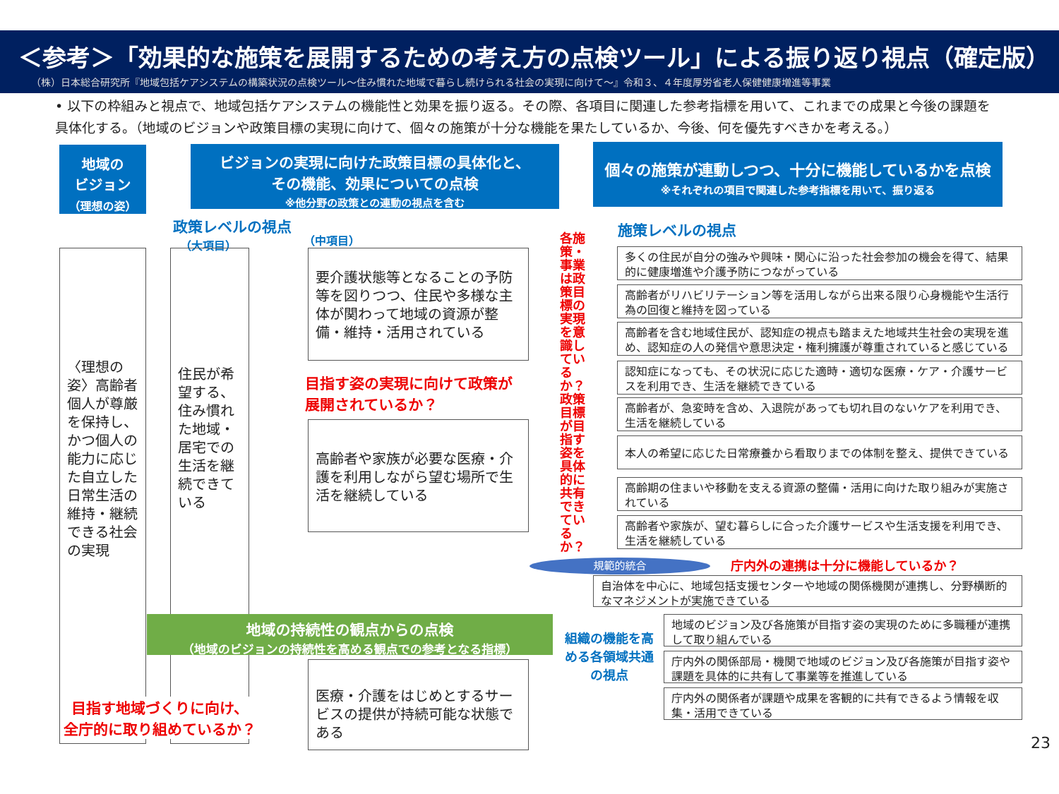＜参考＞「効果的な施策を展開するための考え方の点検ツール」による振り返り視点（確定版）
（株）日本総合研究所『地域包括ケアシステムの構築状況の点検ツール～住み慣れた地域で暮らし続けられる社会の実現に向けて～』令和３、４年度厚労省老人保健健康増進等事業
• 以下の枠組みと視点で、地域包括ケアシステムの機能性と効果を振り返る。その際、各項目に関連した参考指標を用いて、これまでの成果と今後の課題を具体化する。（地域のビジョンや政策目標の実現に向けて、個々の施策が十分な機能を果たしているか、今後、何を優先すべきかを考える。）
地域の
ビジョン
（理想の姿）
ビジョンの実現に向けた政策目標の具体化と、
その機能、効果についての点検
※他分野の政策との連動の視点を含む
個々の施策が連動しつつ、十分に機能しているかを点検
※それぞれの項目で関連した参考指標を用いて、振り返る
政策レベルの視点
（大項目）
（中項目）
施策レベルの視点
〈理想の姿〉高齢者個人が尊厳を保持し、かつ個人の能力に応じた自立した日常生活の維持・継続できる社会の実現
住民が希望する、住み慣れた地域・居宅での生活を継続できている
要介護状態等となることの予防等を図りつつ、住民や多様な主体が関わって地域の資源が整備・維持・活用されている
目指す姿の実現に向けて政策が
展開されているか？
高齢者や家族が必要な医療・介護を利用しながら望む場所で生活を継続している
各施策・事業は政策目標の実現を意識しているか？ 政策目標が目指す姿を具体的に共有できているか？
多くの住民が自分の強みや興味・関心に沿った社会参加の機会を得て、結果的に健康増進や介護予防につながっている
高齢者がリハビリテーション等を活用しながら出来る限り心身機能や生活行為の回復と維持を図っている
高齢者を含む地域住民が、認知症の視点も踏まえた地域共生社会の実現を進め、認知症の人の発信や意思決定・権利擁護が尊重されていると感じている
認知症になっても、その状況に応じた適時・適切な医療・ケア・介護サービスを利用でき、生活を継続できている
高齢者が、急変時を含め、入退院があっても切れ目のないケアを利用でき、生活を継続している
本人の希望に応じた日常療養から看取りまでの体制を整え、提供できている
高齢期の住まいや移動を支える資源の整備・活用に向けた取り組みが実施されている
高齢者や家族が、望む暮らしに合った介護サービスや生活支援を利用でき、生活を継続している
規範的統合 庁内外の連携は十分に機能しているか？
自治体を中心に、地域包括支援センターや地域の関係機関が連携し、分野横断的なマネジメントが実施できている
地域の持続性の観点からの点検
（地域のビジョンの持続性を高める観点での参考となる指標）
組織の機能を高める各領域共通の視点
地域のビジョン及び各施策が目指す姿の実現のために多職種が連携して取り組んでいる
庁内外の関係部局・機関で地域のビジョン及び各施策が目指す姿や課題を具体的に共有して事業等を推進している
庁内外の関係者が課題や成果を客観的に共有できるよう情報を収集・活用できている
医療・介護をはじめとするサービスの提供が持続可能な状態である
目指す地域づくりに向け、
全庁的に取り組めているか？
23